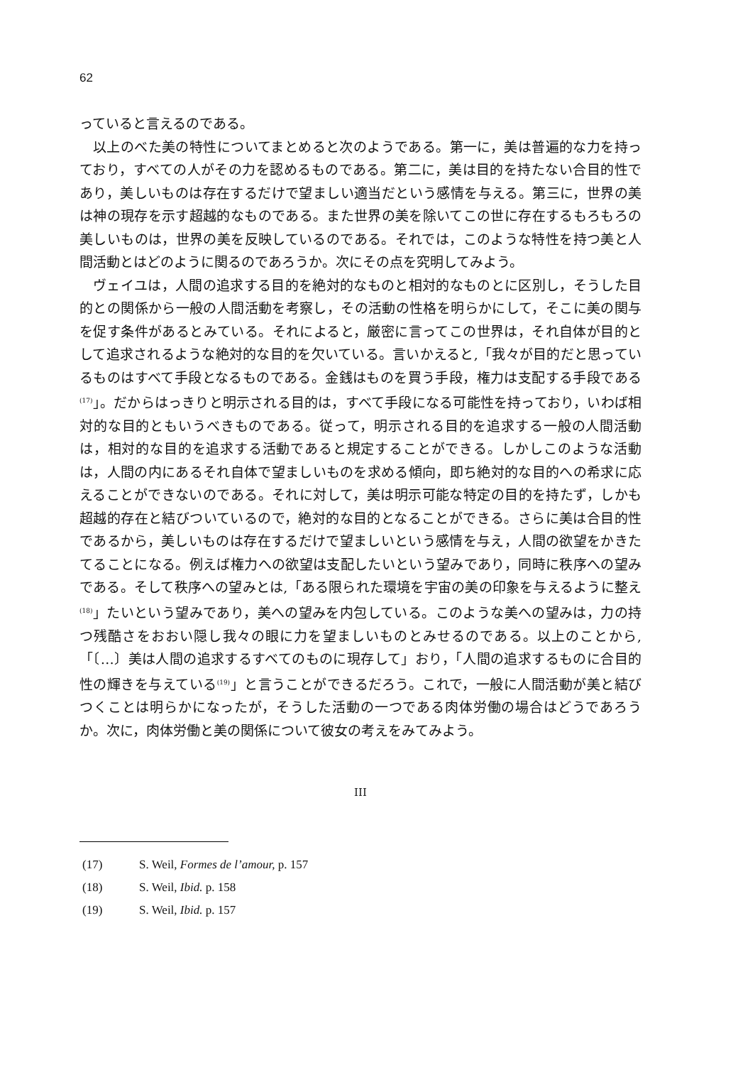62
っていると言えるのである。
以上のべた美の特性についてまとめると次のようである。第一に，美は普遍的な力を持っており，すべての人がその力を認めるものである。第二に，美は目的を持たない合目的性であり，美しいものは存在するだけで望ましい適当だという感情を与える。第三に，世界の美は神の現存を示す超越的なものである。また世界の美を除いてこの世に存在するもろもろの美しいものは，世界の美を反映しているのである。それでは，このような特性を持つ美と人間活動とはどのように関るのであろうか。次にその点を究明してみよう。
ヴェイユは，人間の追求する目的を絶対的なものと相対的なものとに区別し，そうした目的との関係から一般の人間活動を考察し，その活動の性格を明らかにして，そこに美の関与を促す条件があるとみている。それによると，厳密に言ってこの世界は，それ自体が目的として追求されるような絶対的な目的を欠いている。言いかえると,「我々が目的だと思っているものはすべて手段となるものである。金銭はものを買う手段，権力は支配する手段である<sup>(17)</sup>」。だからはっきりと明示される目的は，すべて手段になる可能性を持っており，いわば相対的な目的ともいうべきものである。従って，明示される目的を追求する一般の人間活動は，相対的な目的を追求する活動であると規定することができる。しかしこのような活動は，人間の内にあるそれ自体で望ましいものを求める傾向，即ち絶対的な目的への希求に応えることができないのである。それに対して，美は明示可能な特定の目的を持たず，しかも超越的存在と結びついているので，絶対的な目的となることができる。さらに美は合目的性であるから，美しいものは存在するだけで望ましいという感情を与え，人間の欲望をかきたてることになる。例えば権力への欲望は支配したいという望みであり，同時に秩序への望みである。そして秩序への望みとは,「ある限られた環境を宇宙の美の印象を与えるように整え<sup>(18)</sup>」たいという望みであり，美への望みを内包している。このような美への望みは，力の持つ残酷さをおおい隠し我々の眼に力を望ましいものとみせるのである。以上のことから,「〔…〕美は人間の追求するすべてのものに現存して」おり，「人間の追求するものに合目的性の輝きを与えている<sup>(19)</sup>」と言うことができるだろう。これで，一般に人間活動が美と結びつくことは明らかになったが，そうした活動の一つである肉体労働の場合はどうであろうか。次に，肉体労働と美の関係について彼女の考えをみてみよう。
III
(17) S. Weil, Formes de l’amour, p. 157
(18) S. Weil, Ibid. p. 158
(19) S. Weil, Ibid. p. 157